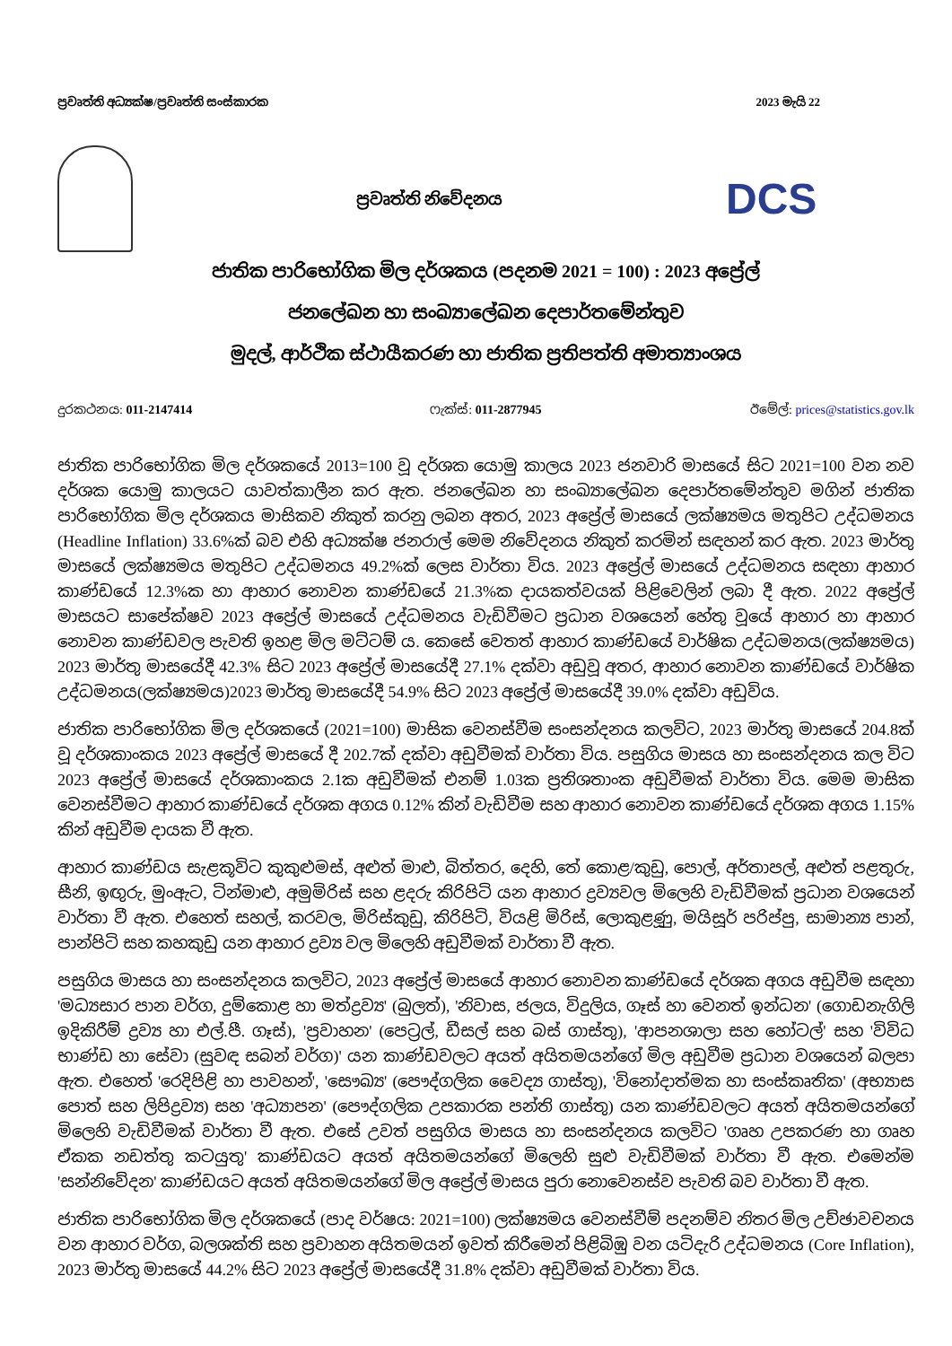ප්‍රවෘත්ති අධ්‍යක්ෂ/ප්‍රවෘත්ති සංස්කාරක 2023 මැයි 22
ප්‍රවෘත්ති නිවේදනය
DCS
ජාතික පාරිභෝගික මිල දර්ශකය (පදනම 2021 = 100) : 2023 අප්‍රේල්
ජනලේඛන හා සංඛ්‍යාලේඛන දෙපාර්තමේන්තුව
මුදල්, ආර්ථික ස්ථායීකරණ හා ජාතික ප්‍රතිපත්ති අමාත්‍යාංශය
දුරකථනය: 011-2147414 ෆැක්ස්: 011-2877945 ඊමේල්: prices@statistics.gov.lk
ජාතික පාරිභෝගික මිල දර්ශකයේ 2013=100 වූ දර්ශක යොමු කාලය 2023 ජනවාරි මාසයේ සිට 2021=100 වන නව දර්ශක යොමු කාලයට යාවත්කාලීන කර ඇත. ජනලේඛන හා සංඛ්‍යාලේඛන දෙපාර්තමේන්තුව මගින් ජාතික පාරිභෝගික මිල දර්ශකය මාසිකව නිකුත් කරනු ලබන අතර, 2023 අප්‍රේල් මාසයේ ලක්ෂ්‍යමය මතුපිට උද්ධමනය (Headline Inflation) 33.6%ක් බව එහි අධ්‍යක්ෂ ජනරාල් මෙම නිවේදනය නිකුත් කරමින් සඳහන් කර ඇත. 2023 මාර්තු මාසයේ ලක්ෂ්‍යමය මතුපිට උද්ධමනය 49.2%ක් ලෙස වාර්තා විය. 2023 අප්‍රේල් මාසයේ උද්ධමනය සඳහා ආහාර කාණ්ඩයේ 12.3%ක හා ආහාර නොවන කාණ්ඩයේ 21.3%ක දායකත්වයක් පිළිවෙලින් ලබා දී ඇත. 2022 අප්‍රේල් මාසයට සාපේක්ෂව 2023 අප්‍රේල් මාසයේ උද්ධමනය වැඩිවීමට ප්‍රධාන වශයෙන් හේතු වූයේ ආහාර හා ආහාර නොවන කාණ්ඩවල පැවති ඉහළ මිල මට්ටම් ය. කෙසේ වෙතත් ආහාර කාණ්ඩයේ වාර්ෂික උද්ධමනය(ලක්ෂ්‍යමය) 2023 මාර්තු මාසයේදී 42.3% සිට 2023 අප්‍රේල් මාසයේදී 27.1% දක්වා අඩුවූ අතර, ආහාර නොවන කාණ්ඩයේ වාර්ෂික උද්ධමනය(ලක්ෂ්‍යමය)2023 මාර්තු මාසයේදී 54.9% සිට 2023 අප්‍රේල් මාසයේදී 39.0% දක්වා අඩුවිය.
ජාතික පාරිභෝගික මිල දර්ශකයේ (2021=100) මාසික වෙනස්වීම සංසන්දනය කලවිට, 2023 මාර්තු මාසයේ 204.8ක් වූ දර්ශකාංකය 2023 අප්‍රේල් මාසයේ දී 202.7ක් දක්වා අඩුවීමක් වාර්තා විය. පසුගිය මාසය හා සංසන්දනය කල විට 2023 අප්‍රේල් මාසයේ දර්ශකාංකය 2.1ක අඩුවීමක් එනම් 1.03ක ප්‍රතිශතාංක අඩුවීමක් වාර්තා විය. මෙම මාසික වෙනස්වීමට ආහාර කාණ්ඩයේ දර්ශක අගය 0.12% කින් වැඩිවීම සහ ආහාර නොවන කාණ්ඩයේ දර්ශක අගය 1.15% කින් අඩුවීම දායක වී ඇත.
ආහාර කාණ්ඩය සැළකූවිට කුකුළුමස්, අළුත් මාළු, බිත්තර, දෙහි, තේ කොළ/කුඩු, පොල්, අර්තාපල්, අළුත් පළතුරු, සීනි, ඉඟුරු, මුංඇට, ටින්මාළු, අමුමිරිස් සහ ළදරු කිරිපිටි යන ආහාර ද්‍රව්‍යවල මිලෙහි වැඩිවීමක් ප්‍රධාන වශයෙන් වාර්තා වී ඇත. එහෙත් සහල්, කරවල, මිරිස්කුඩු, කිරිපිටි, වියළි මිරිස්, ලොකුළූණු, මයිසූර් පරිප්පු, සාමාන්‍ය පාන්, පාන්පිටි සහ කහකුඩු යන ආහාර ද්‍රව්‍ය වල මිලෙහි අඩුවීමක් වාර්තා වී ඇත.
පසුගිය මාසය හා සංසන්දනය කලවිට, 2023 අප්‍රේල් මාසයේ ආහාර නොවන කාණ්ඩයේ දර්ශක අගය අඩුවීම සඳහා 'මධ්‍යසාර පාන වර්ග, දුම්කොළ හා මත්ද්‍රව්‍ය' (බුලත්), 'නිවාස, ජලය, විදුලිය, ගෑස් හා වෙනත් ඉන්ධන' (ගොඩනැගිලි ඉදිකිරීම් ද්‍රව්‍ය හා එල්.පී. ගෑස්), 'ප්‍රවාහන' (පෙට්‍රල්, ඩීසල් සහ බස් ගාස්තු), 'ආපනශාලා සහ හෝටල්' සහ 'විවිධ භාණ්ඩ හා සේවා (සුවඳ සබන් වර්ග)' යන කාණ්ඩවලට අයත් අයිතමයන්ගේ මිල අඩුවීම ප්‍රධාන වශයෙන් බලපා ඇත. එහෙත් 'රෙදිපිළි හා පාවහන්', 'සෞඛ්‍ය' (පෞද්ගලික වෛද්‍ය ගාස්තු), 'විනෝදාත්මක හා සංස්කෘතික' (අභ්‍යාස පොත් සහ ලිපිද්‍රව්‍ය) සහ 'අධ්‍යාපන' (පෞද්ගලික උපකාරක පන්ති ගාස්තු) යන කාණ්ඩවලට අයත් අයිතමයන්ගේ මිලෙහි වැඩිවීමක් වාර්තා වී ඇත. එසේ උවත් පසුගිය මාසය හා සංසන්දනය කලවිට 'ගෘහ උපකරණ හා ගෘහ ඒකක නඩත්තු කටයුතු' කාණ්ඩයට අයත් අයිතමයන්ගේ මිලෙහි සුළු වැඩිවීමක් වාර්තා වී ඇත. එමෙන්ම 'සන්නිවේදන' කාණ්ඩයට අයත් අයිතමයන්ගේ මිල අප්‍රේල් මාසය පුරා නොවෙනස්ව පැවති බව වාර්තා වී ඇත.
ජාතික පාරිභෝගික මිල දර්ශකයේ (පාද වර්ෂය: 2021=100) ලක්ෂ්‍යමය වෙනස්වීම් පදනම්ව නිතර මිල උච්ඡාවචනය වන ආහාර වර්ග, බලශක්ති සහ ප්‍රවාහන අයිතමයන් ඉවත් කිරීමෙන් පිළිබිඹු වන යටිදැරි උද්ධමනය (Core Inflation), 2023 මාර්තු මාසයේ 44.2% සිට 2023 අප්‍රේල් මාසයේදී 31.8% දක්වා අඩුවීමක් වාර්තා විය.